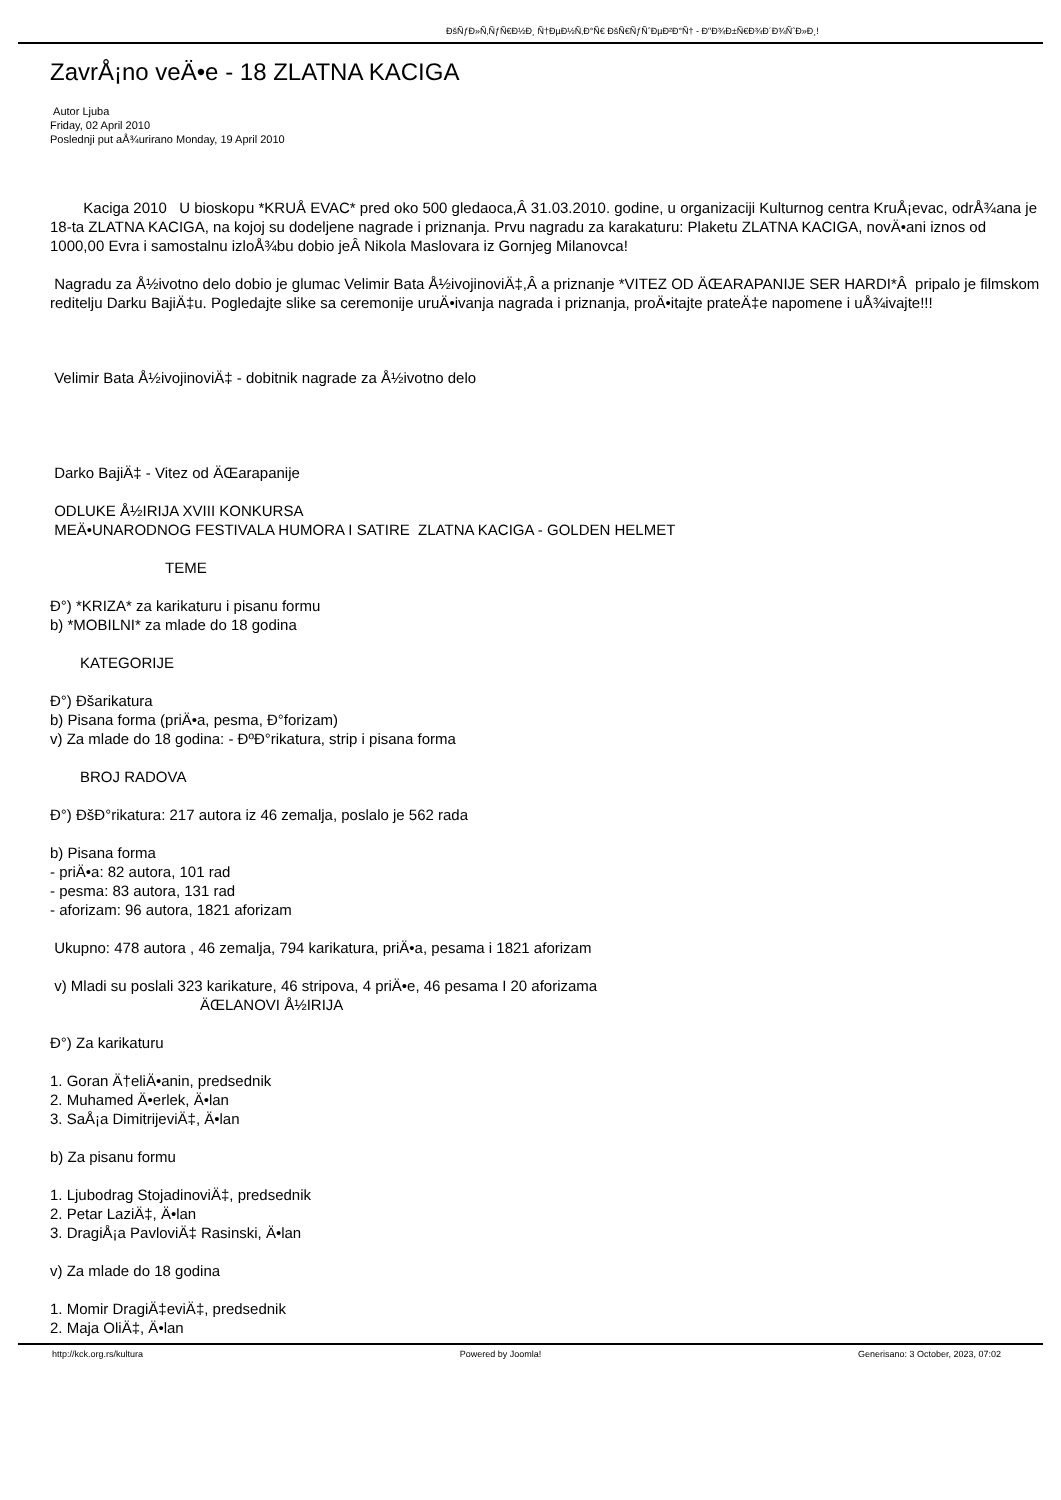ÐšÑƒÐ»Ñ‚ÑƒÑ€Ð½Ð¸ Ñ†ÐµÐ½Ñ‚Ð°Ñ€ ÐšÑ€ÑƒÑˆÐµÐ²Ð°Ñ† - Ð"Ð¾Ð±Ñ€Ð¾Ð´Ð¾ÑˆÐ»Ð¸!
ZavrÅ¡no veÄ•e - 18 ZLATNA KACIGA
Autor Ljuba
Friday, 02 April 2010
Poslednji put aÅ¾urirano Monday, 19 April 2010
Kaciga 2010 U bioskopu *KRUÅ EVAC* pred oko 500 gledaoca,Â 31.03.2010. godine, u organizaciji Kulturnog centra KruÅ¡evac, odrÅ¾ana je 18-ta ZLATNA KACIGA, na kojoj su dodeljene nagrade i priznanja. Prvu nagradu za karakaturu: Plaketu ZLATNA KACIGA, novÄ•ani iznos od 1000,00 Evra i samostalnu izloÅ¾bu dobio jeÂ Nikola Maslovara iz Gornjeg Milanovca!
Nagradu za Å½ivotno delo dobio je glumac Velimir Bata Å½ivojinoviÄ‡,Â a priznanje *VITEZ OD ÄŒARAPANIJE SER HARDI*Â pripalo je filmskom reditelju Darku BajiÄ‡u. Pogledajte slike sa ceremonije uruÄ•ivanja nagrada i priznanja, proÄ•itajte prateÄ‡e napomene i uÅ¾ivajte!!!
Velimir Bata Å½ivojinoviÄ‡ - dobitnik nagrade za Å½ivotno delo
Darko BajiÄ‡ - Vitez od ÄŒarapanije
ODLUKE Å½IRIJA XVIII KONKURSA
MEÄ•UNARODNOG FESTIVALA HUMORA I SATIRE ZLATNA KACIGA - GOLDEN HELMET
TEME
Ð°) *KRIZA* za karikaturu i pisanu formu
b) *MOBILNI* za mlade do 18 godina
KATEGORIJE
Ð°) Ðšarikatura
b) Pisana forma (priÄ•a, pesma, Ð°forizam)
v) Za mlade do 18 godina: - ÐºÐ°rikatura, strip i pisana forma
BROJ RADOVA
Ð°) ÐšÐ°rikatura: 217 autora iz 46 zemalja, poslalo je 562 rada
b) Pisana forma
- priÄ•a: 82 autora, 101 rad
- pesma: 83 autora, 131 rad
- aforizam: 96 autora, 1821 aforizam
Ukupno: 478 autora , 46 zemalja, 794 karikatura, priÄ•a, pesama i 1821 aforizam
v) Mladi su poslali 323 karikature, 46 stripova, 4 priÄ•e, 46 pesama I 20 aforizama
ÄŒLANOVI Å½IRIJA
Ð°) Za karikaturu
1. Goran Ä†eliÄ•anin, predsednik
2. Muhamed Ä•erlek, Ä•lan
3. SaÅ¡a DimitrijeviÄ‡, Ä•lan
b) Za pisanu formu
1. Ljubodrag StojadinoviÄ‡, predsednik
2. Petar LaziÄ‡, Ä•lan
3. DragiÅ¡a PavloviÄ‡ Rasinski, Ä•lan
v) Za mlade do 18 godina
1. Momir DragiÄ‡eviÄ‡, predsednik
2. Maja OliÄ‡, Ä•lan
http://kck.org.rs/kultura Powered by Joomla! Generisano: 3 October, 2023, 07:02